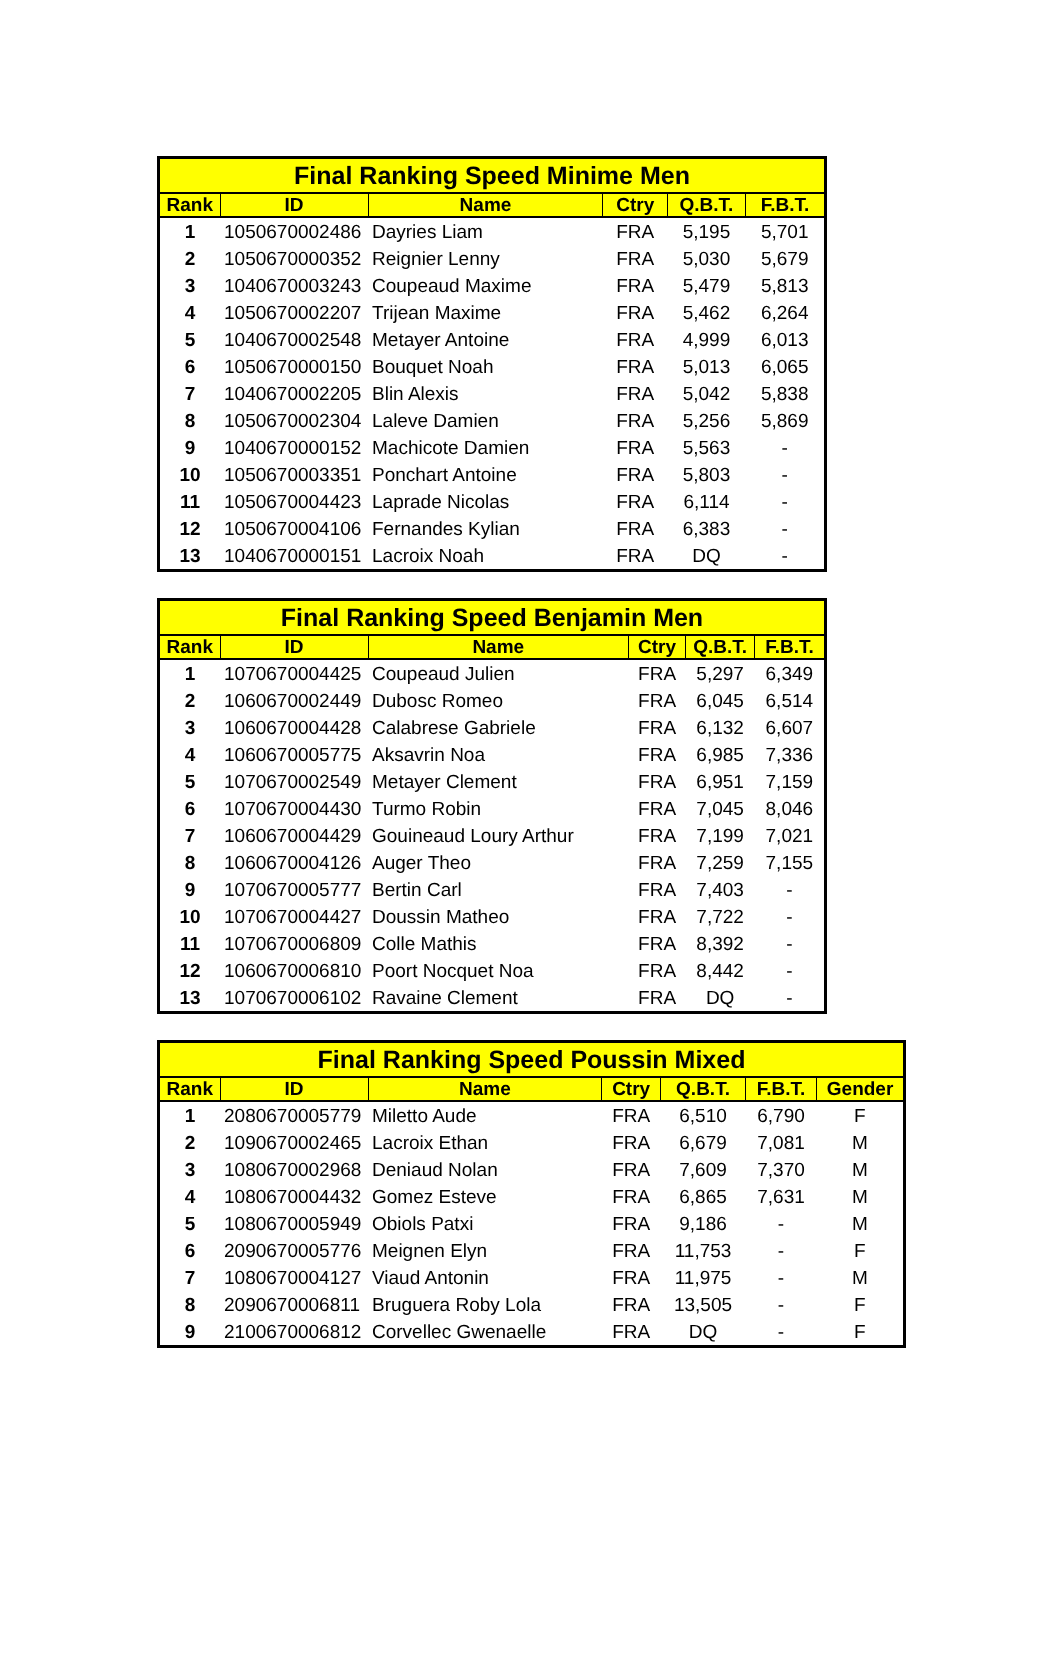| Final Ranking Speed Minime Men | | | | | |
| --- | --- | --- | --- | --- | --- |
| Rank | ID | Name | Ctry | Q.B.T. | F.B.T. |
| 1 | 1050670002486 | Dayries Liam | FRA | 5,195 | 5,701 |
| 2 | 1050670000352 | Reignier Lenny | FRA | 5,030 | 5,679 |
| 3 | 1040670003243 | Coupeaud Maxime | FRA | 5,479 | 5,813 |
| 4 | 1050670002207 | Trijean Maxime | FRA | 5,462 | 6,264 |
| 5 | 1040670002548 | Metayer Antoine | FRA | 4,999 | 6,013 |
| 6 | 1050670000150 | Bouquet Noah | FRA | 5,013 | 6,065 |
| 7 | 1040670002205 | Blin Alexis | FRA | 5,042 | 5,838 |
| 8 | 1050670002304 | Laleve Damien | FRA | 5,256 | 5,869 |
| 9 | 1040670000152 | Machicote Damien | FRA | 5,563 | - |
| 10 | 1050670003351 | Ponchart Antoine | FRA | 5,803 | - |
| 11 | 1050670004423 | Laprade Nicolas | FRA | 6,114 | - |
| 12 | 1050670004106 | Fernandes Kylian | FRA | 6,383 | - |
| 13 | 1040670000151 | Lacroix Noah | FRA | DQ | - |
| Final Ranking Speed Benjamin Men | | | | | |
| --- | --- | --- | --- | --- | --- |
| Rank | ID | Name | Ctry | Q.B.T. | F.B.T. |
| 1 | 1070670004425 | Coupeaud Julien | FRA | 5,297 | 6,349 |
| 2 | 1060670002449 | Dubosc Romeo | FRA | 6,045 | 6,514 |
| 3 | 1060670004428 | Calabrese Gabriele | FRA | 6,132 | 6,607 |
| 4 | 1060670005775 | Aksavrin Noa | FRA | 6,985 | 7,336 |
| 5 | 1070670002549 | Metayer Clement | FRA | 6,951 | 7,159 |
| 6 | 1070670004430 | Turmo Robin | FRA | 7,045 | 8,046 |
| 7 | 1060670004429 | Gouineaud Loury Arthur | FRA | 7,199 | 7,021 |
| 8 | 1060670004126 | Auger Theo | FRA | 7,259 | 7,155 |
| 9 | 1070670005777 | Bertin Carl | FRA | 7,403 | - |
| 10 | 1070670004427 | Doussin Matheo | FRA | 7,722 | - |
| 11 | 1070670006809 | Colle Mathis | FRA | 8,392 | - |
| 12 | 1060670006810 | Poort Nocquet Noa | FRA | 8,442 | - |
| 13 | 1070670006102 | Ravaine Clement | FRA | DQ | - |
| Final Ranking Speed Poussin Mixed | | | | | | |
| --- | --- | --- | --- | --- | --- | --- |
| Rank | ID | Name | Ctry | Q.B.T. | F.B.T. | Gender |
| 1 | 2080670005779 | Miletto Aude | FRA | 6,510 | 6,790 | F |
| 2 | 1090670002465 | Lacroix Ethan | FRA | 6,679 | 7,081 | M |
| 3 | 1080670002968 | Deniaud Nolan | FRA | 7,609 | 7,370 | M |
| 4 | 1080670004432 | Gomez Esteve | FRA | 6,865 | 7,631 | M |
| 5 | 1080670005949 | Obiols Patxi | FRA | 9,186 | - | M |
| 6 | 2090670005776 | Meignen Elyn | FRA | 11,753 | - | F |
| 7 | 1080670004127 | Viaud Antonin | FRA | 11,975 | - | M |
| 8 | 2090670006811 | Bruguera Roby Lola | FRA | 13,505 | - | F |
| 9 | 2100670006812 | Corvellec Gwenaelle | FRA | DQ | - | F |